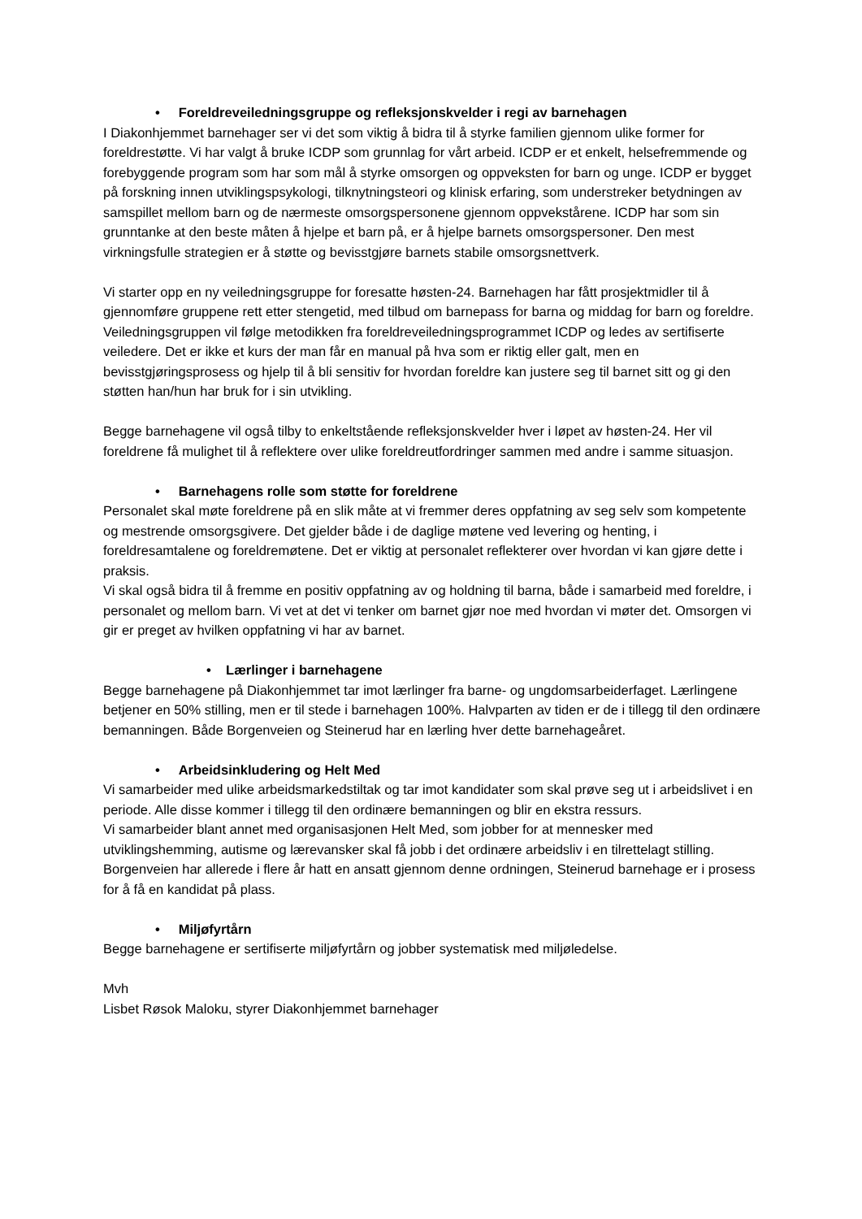• Foreldreveiledningsgruppe og refleksjonskvelder i regi av barnehagen
I Diakonhjemmet barnehager ser vi det som viktig å bidra til å styrke familien gjennom ulike former for foreldrestøtte. Vi har valgt å bruke ICDP som grunnlag for vårt arbeid. ICDP er et enkelt, helsefremmende og forebyggende program som har som mål å styrke omsorgen og oppveksten for barn og unge. ICDP er bygget på forskning innen utviklingspsykologi, tilknytningsteori og klinisk erfaring, som understreker betydningen av samspillet mellom barn og de nærmeste omsorgspersonene gjennom oppvekstårene. ICDP har som sin grunntanke at den beste måten å hjelpe et barn på, er å hjelpe barnets omsorgspersoner. Den mest virkningsfulle strategien er å støtte og bevisstgjøre barnets stabile omsorgsnettverk.
Vi starter opp en ny veiledningsgruppe for foresatte høsten-24. Barnehagen har fått prosjektmidler til å gjennomføre gruppene rett etter stengetid, med tilbud om barnepass for barna og middag for barn og foreldre.
Veiledningsgruppen vil følge metodikken fra foreldreveiledningsprogrammet ICDP og ledes av sertifiserte veiledere. Det er ikke et kurs der man får en manual på hva som er riktig eller galt, men en bevisstgjøringsprosess og hjelp til å bli sensitiv for hvordan foreldre kan justere seg til barnet sitt og gi den støtten han/hun har bruk for i sin utvikling.
Begge barnehagene vil også tilby to enkeltstående refleksjonskvelder hver i løpet av høsten-24. Her vil foreldrene få mulighet til å reflektere over ulike foreldreutfordringer sammen med andre i samme situasjon.
• Barnehagens rolle som støtte for foreldrene
Personalet skal møte foreldrene på en slik måte at vi fremmer deres oppfatning av seg selv som kompetente og mestrende omsorgsgivere. Det gjelder både i de daglige møtene ved levering og henting, i foreldresamtalene og foreldremøtene. Det er viktig at personalet reflekterer over hvordan vi kan gjøre dette i praksis.
Vi skal også bidra til å fremme en positiv oppfatning av og holdning til barna, både i samarbeid med foreldre, i personalet og mellom barn. Vi vet at det vi tenker om barnet gjør noe med hvordan vi møter det. Omsorgen vi gir er preget av hvilken oppfatning vi har av barnet.
• Lærlinger i barnehagene
Begge barnehagene på Diakonhjemmet tar imot lærlinger fra barne- og ungdomsarbeiderfaget. Lærlingene betjener en 50% stilling, men er til stede i barnehagen 100%. Halvparten av tiden er de i tillegg til den ordinære bemanningen. Både Borgenveien og Steinerud har en lærling hver dette barnehageåret.
• Arbeidsinkludering og Helt Med
Vi samarbeider med ulike arbeidsmarkedstiltak og tar imot kandidater som skal prøve seg ut i arbeidslivet i en periode. Alle disse kommer i tillegg til den ordinære bemanningen og blir en ekstra ressurs.
Vi samarbeider blant annet med organisasjonen Helt Med, som jobber for at mennesker med utviklingshemming, autisme og lærevansker skal få jobb i det ordinære arbeidsliv i en tilrettelagt stilling. Borgenveien har allerede i flere år hatt en ansatt gjennom denne ordningen, Steinerud barnehage er i prosess for å få en kandidat på plass.
• Miljøfyrtårn
Begge barnehagene er sertifiserte miljøfyrtårn og jobber systematisk med miljøledelse.
Mvh
Lisbet Røsok Maloku, styrer Diakonhjemmet barnehager